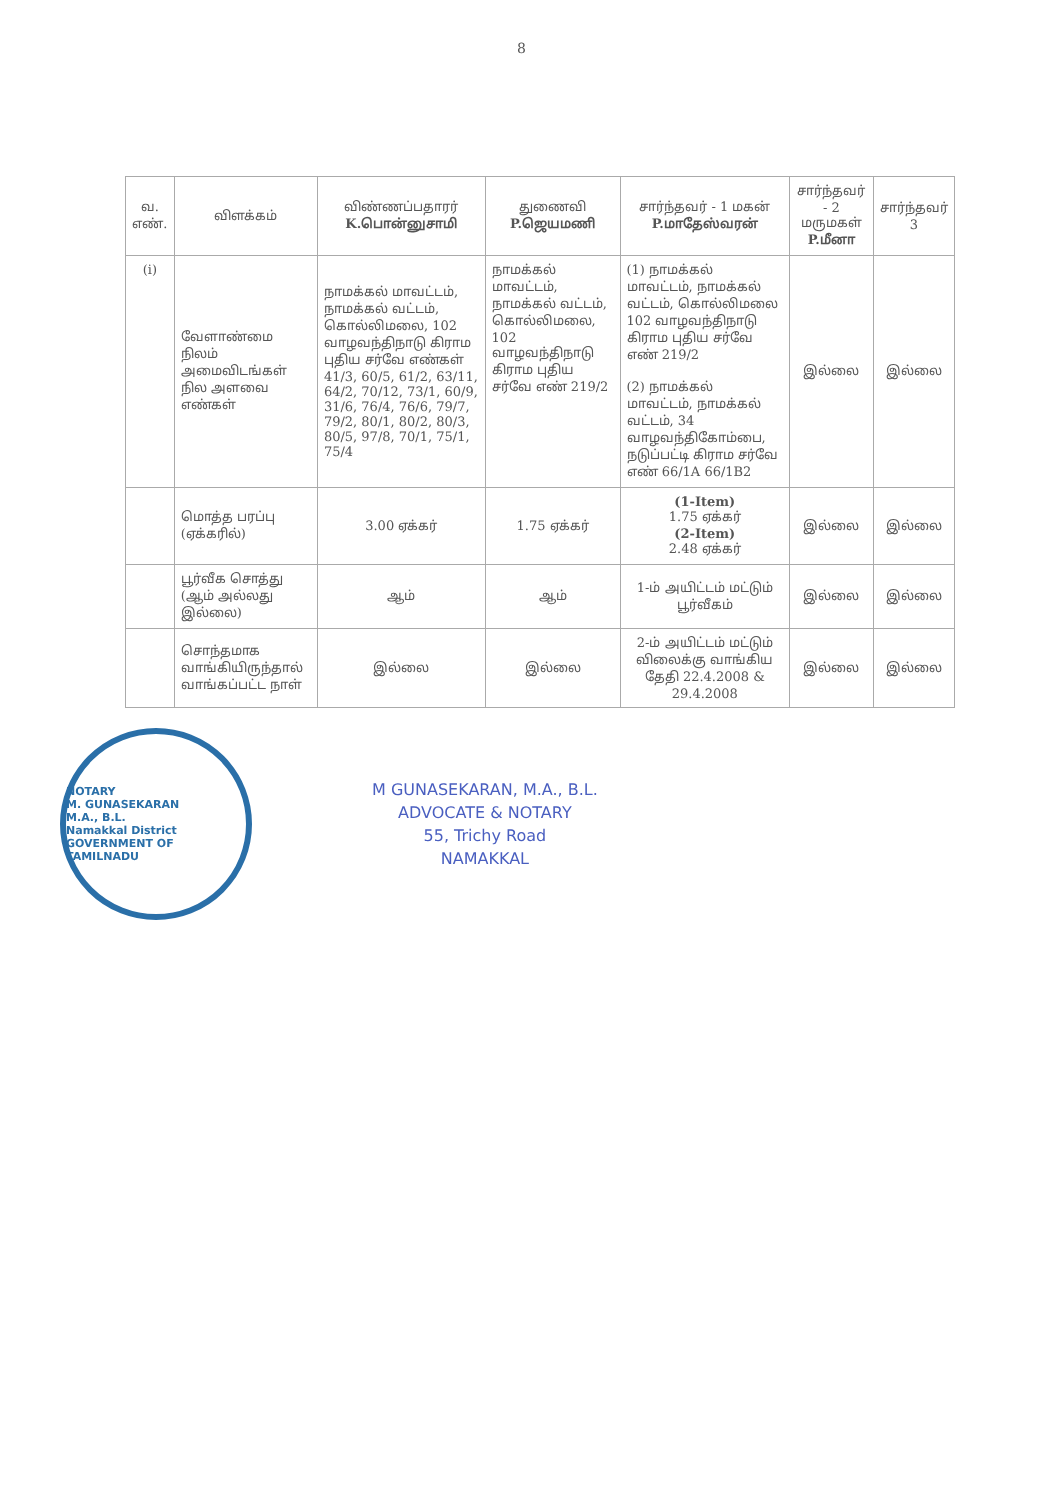8
| வ. எண். | விளக்கம் | விண்ணப்பதாரர் K.பொன்னுசாமி | துணைவி P.ஜெயமணி | சார்ந்தவர் - 1 மகன் P.மாதேஸ்வரன் | சார்ந்தவர் - 2 மருமகள் P.மீனா | சார்ந்தவர் 3 |
| --- | --- | --- | --- | --- | --- | --- |
| (i) | வேளாண்மை நிலம் அமைவிடங்கள் நில அளவை எண்கள் | நாமக்கல் மாவட்டம், நாமக்கல் வட்டம், கொல்லிமலை, 102 வாழவந்திநாடு கிராம புதிய சர்வே எண்கள் 41/3, 60/5, 61/2, 63/11, 64/2, 70/12, 73/1, 60/9, 31/6, 76/4, 76/6, 79/7, 79/2, 80/1, 80/2, 80/3, 80/5, 97/8, 70/1, 75/1, 75/4 | நாமக்கல் மாவட்டம், நாமக்கல் வட்டம், கொல்லிமலை, 102 வாழவந்திநாடு கிராம புதிய சர்வே எண் 219/2 | (1) நாமக்கல் மாவட்டம், நாமக்கல் வட்டம், கொல்லிமலை 102 வாழவந்திநாடு கிராம புதிய சர்வே எண் 219/2 (2) நாமக்கல் மாவட்டம், நாமக்கல் வட்டம், 34 வாழவந்திகோம்பை, நடுப்பட்டி கிராம சர்வே எண் 66/1A 66/1B2 | இல்லை | இல்லை |
| | மொத்த பரப்பு (ஏக்கரில்) | 3.00 ஏக்கர் | 1.75 ஏக்கர் | (1-Item) 1.75 ஏக்கர் (2-Item) 2.48 ஏக்கர் | இல்லை | இல்லை |
| | பூர்வீக சொத்து (ஆம் அல்லது இல்லை) | ஆம் | ஆம் | 1-ம் அயிட்டம் மட்டும் பூர்வீகம் | இல்லை | இல்லை |
| | சொந்தமாக வாங்கியிருந்தால் வாங்கப்பட்ட நாள் | இல்லை | இல்லை | 2-ம் அயிட்டம் மட்டும் விலைக்கு வாங்கிய தேதி 22.4.2008 & 29.4.2008 | இல்லை | இல்லை |
NOTARY
M. GUNASEKARAN
M.A., B.L.
Namakkal District
GOVERNMENT OF TAMILNADU
M GUNASEKARAN, M.A., B.L.
ADVOCATE & NOTARY
55, Trichy Road
NAMAKKAL